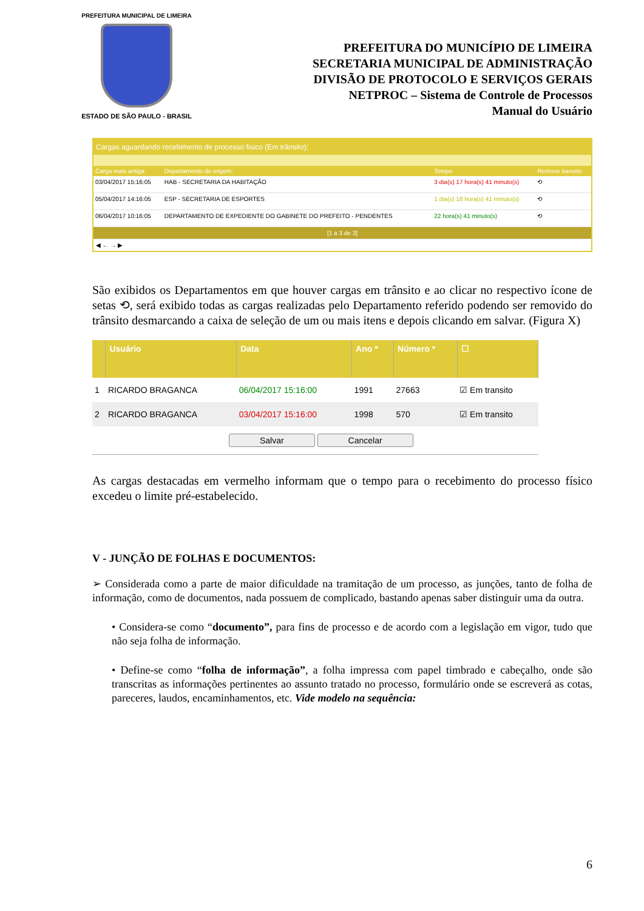PREFEITURA MUNICIPAL DE LIMEIRA
ESTADO DE SÃO PAULO - BRASIL
PREFEITURA DO MUNICÍPIO DE LIMEIRA
SECRETARIA MUNICIPAL DE ADMINISTRAÇÃO
DIVISÃO DE PROTOCOLO E SERVIÇOS GERAIS
NETPROC – Sistema de Controle de Processos
Manual do Usuário
Cargas aguardando recebimento de processo fisico (Em trânsito):
| Carga mais antiga | Departamento de origem: | Tempo | Remove transito |
| --- | --- | --- | --- |
| 03/04/2017 15:16:05 | HAB - SECRETARIA DA HABITAÇÃO | 3 dia(s) 17 hora(s) 41 minuto(s) | ⟲ |
| 05/04/2017 14:16:05 | ESP - SECRETARIA DE ESPORTES | 1 dia(s) 18 hora(s) 41 minuto(s) | ⟲ |
| 06/04/2017 10:16:05 | DEPARTAMENTO DE EXPEDIENTE DO GABINETE DO PREFEITO - PENDENTES | 22 hora(s) 41 minuto(s) | ⟲ |
| [1 a 3 de 3] | | | |
◀ ← → ▶
São exibidos os Departamentos em que houver cargas em trânsito e ao clicar no respectivo ícone de setas ⟲, será exibido todas as cargas realizadas pelo Departamento referido podendo ser removido do trânsito desmarcando a caixa de seleção de um ou mais itens e depois clicando em salvar. (Figura X)
| | Usuário | Data | Ano * | Número * | ☐ |
| --- | --- | --- | --- | --- | --- |
| 1 | RICARDO BRAGANCA | 06/04/2017 15:16:00 | 1991 | 27663 | ☑ Em transito |
| 2 | RICARDO BRAGANCA | 03/04/2017 15:16:00 | 1998 | 570 | ☑ Em transito |
| Salvar Cancelar | | | | | |
As cargas destacadas em vermelho informam que o tempo para o recebimento do processo físico excedeu o limite pré-estabelecido.
V - JUNÇÃO DE FOLHAS E DOCUMENTOS:
➢ Considerada como a parte de maior dificuldade na tramitação de um processo, as junções, tanto de folha de informação, como de documentos, nada possuem de complicado, bastando apenas saber distinguir uma da outra.
• Considera-se como “documento”, para fins de processo e de acordo com a legislação em vigor, tudo que não seja folha de informação.
• Define-se como “folha de informação”, a folha impressa com papel timbrado e cabeçalho, onde são transcritas as informações pertinentes ao assunto tratado no processo, formulário onde se escreverá as cotas, pareceres, laudos, encaminhamentos, etc. Vide modelo na sequência:
6